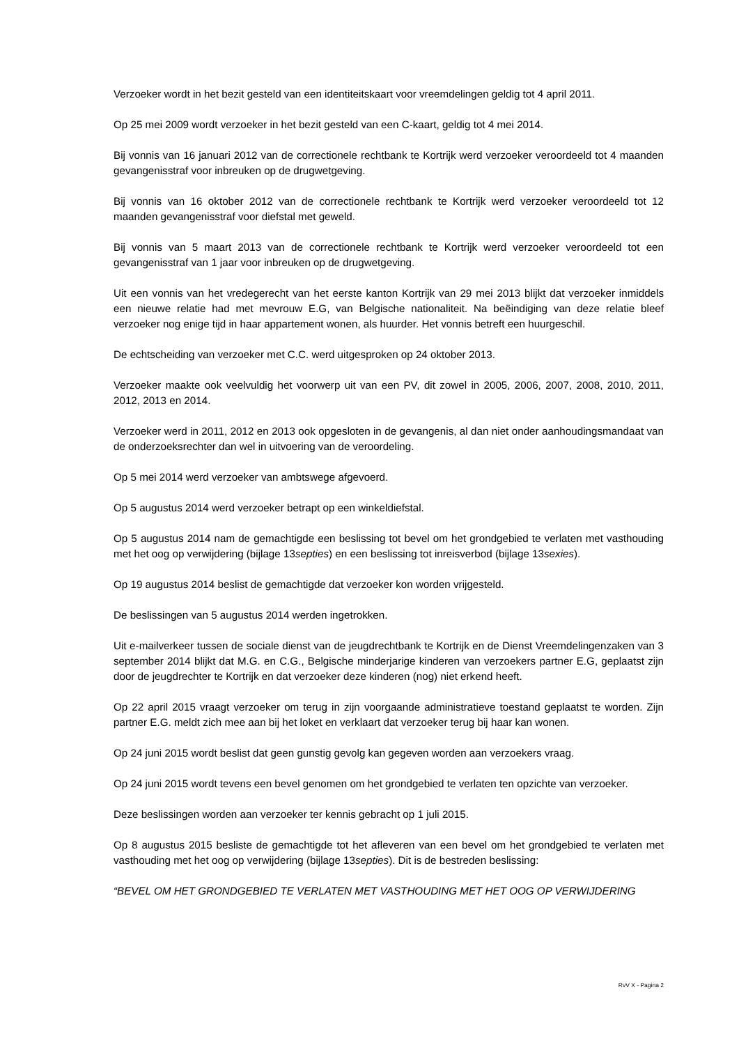Verzoeker wordt in het bezit gesteld van een identiteitskaart voor vreemdelingen geldig tot 4 april 2011.
Op 25 mei 2009 wordt verzoeker in het bezit gesteld van een C-kaart, geldig tot 4 mei 2014.
Bij vonnis van 16 januari 2012 van de correctionele rechtbank te Kortrijk werd verzoeker veroordeeld tot 4 maanden gevangenisstraf voor inbreuken op de drugwetgeving.
Bij vonnis van 16 oktober 2012 van de correctionele rechtbank te Kortrijk werd verzoeker veroordeeld tot 12 maanden gevangenisstraf voor diefstal met geweld.
Bij vonnis van 5 maart 2013 van de correctionele rechtbank te Kortrijk werd verzoeker veroordeeld tot een gevangenisstraf van 1 jaar voor inbreuken op de drugwetgeving.
Uit een vonnis van het vredegerecht van het eerste kanton Kortrijk van 29 mei 2013 blijkt dat verzoeker inmiddels een nieuwe relatie had met mevrouw E.G, van Belgische nationaliteit. Na beëindiging van deze relatie bleef verzoeker nog enige tijd in haar appartement wonen, als huurder. Het vonnis betreft een huurgeschil.
De echtscheiding van verzoeker met C.C. werd uitgesproken op 24 oktober 2013.
Verzoeker maakte ook veelvuldig het voorwerp uit van een PV, dit zowel in 2005, 2006, 2007, 2008, 2010, 2011, 2012, 2013 en 2014.
Verzoeker werd in 2011, 2012 en 2013 ook opgesloten in de gevangenis, al dan niet onder aanhoudingsmandaat van de onderzoeksrechter dan wel in uitvoering van de veroordeling.
Op 5 mei 2014 werd verzoeker van ambtswege afgevoerd.
Op 5 augustus 2014 werd verzoeker betrapt op een winkeldiefstal.
Op 5 augustus 2014 nam de gemachtigde een beslissing tot bevel om het grondgebied te verlaten met vasthouding met het oog op verwijdering (bijlage 13septies) en een beslissing tot inreisverbod (bijlage 13sexies).
Op 19 augustus 2014 beslist de gemachtigde dat verzoeker kon worden vrijgesteld.
De beslissingen van 5 augustus 2014 werden ingetrokken.
Uit e-mailverkeer tussen de sociale dienst van de jeugdrechtbank te Kortrijk en de Dienst Vreemdelingenzaken van 3 september 2014 blijkt dat M.G. en C.G., Belgische minderjarige kinderen van verzoekers partner E.G, geplaatst zijn door de jeugdrechter te Kortrijk en dat verzoeker deze kinderen (nog) niet erkend heeft.
Op 22 april 2015 vraagt verzoeker om terug in zijn voorgaande administratieve toestand geplaatst te worden. Zijn partner E.G. meldt zich mee aan bij het loket en verklaart dat verzoeker terug bij haar kan wonen.
Op 24 juni 2015 wordt beslist dat geen gunstig gevolg kan gegeven worden aan verzoekers vraag.
Op 24 juni 2015 wordt tevens een bevel genomen om het grondgebied te verlaten ten opzichte van verzoeker.
Deze beslissingen worden aan verzoeker ter kennis gebracht op 1 juli 2015.
Op 8 augustus 2015 besliste de gemachtigde tot het afleveren van een bevel om het grondgebied te verlaten met vasthouding met het oog op verwijdering (bijlage 13septies). Dit is de bestreden beslissing:
“BEVEL OM HET GRONDGEBIED TE VERLATEN MET VASTHOUDING MET HET OOG OP VERWIJDERING
RvV X - Pagina 2